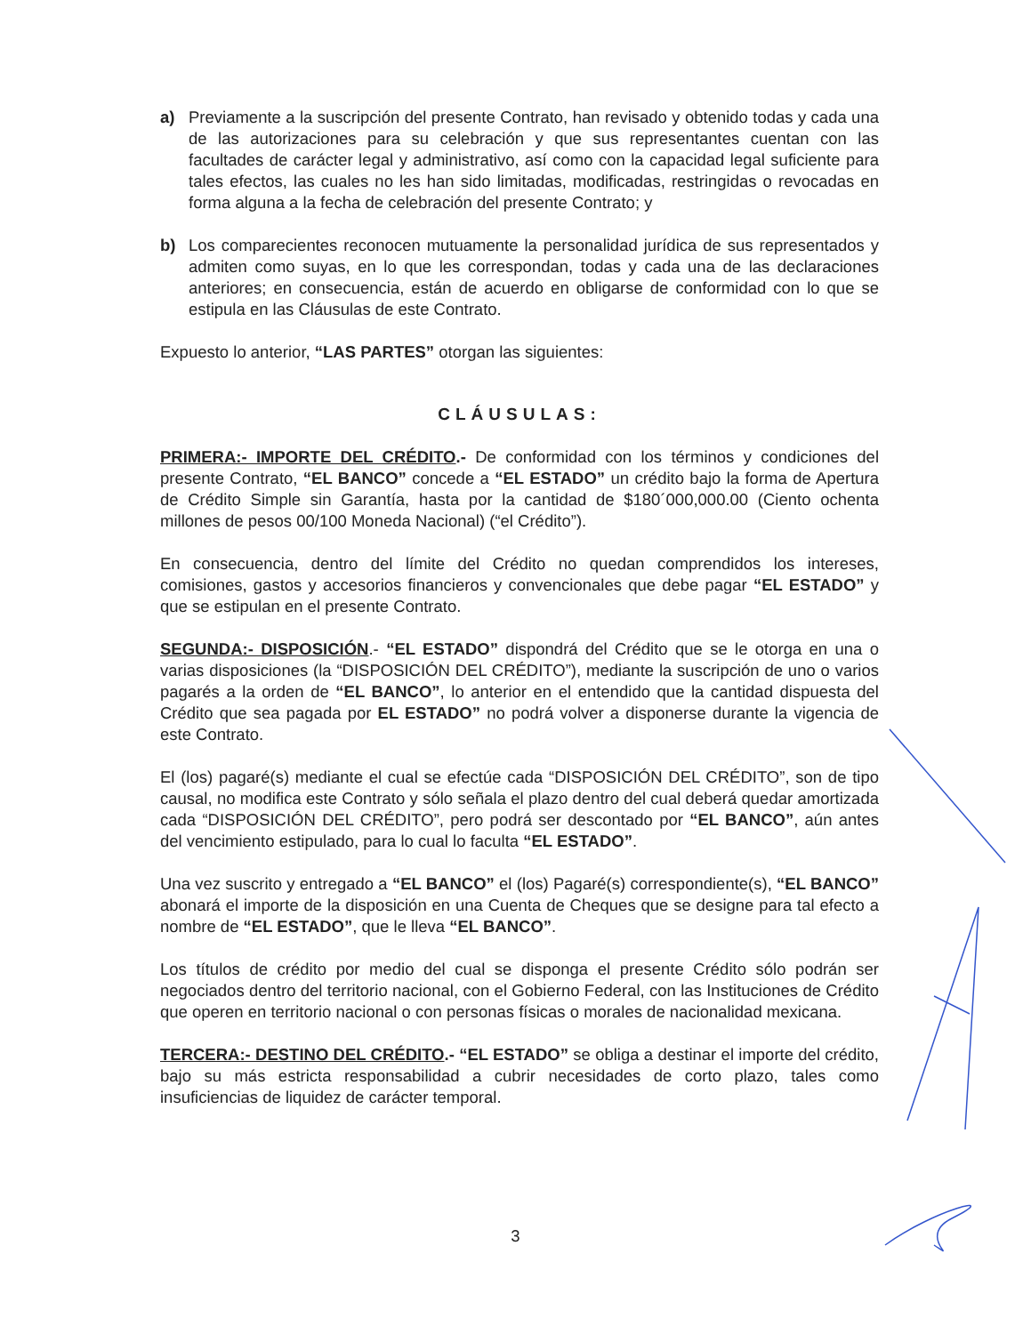a) Previamente a la suscripción del presente Contrato, han revisado y obtenido todas y cada una de las autorizaciones para su celebración y que sus representantes cuentan con las facultades de carácter legal y administrativo, así como con la capacidad legal suficiente para tales efectos, las cuales no les han sido limitadas, modificadas, restringidas o revocadas en forma alguna a la fecha de celebración del presente Contrato; y
b) Los comparecientes reconocen mutuamente la personalidad jurídica de sus representados y admiten como suyas, en lo que les correspondan, todas y cada una de las declaraciones anteriores; en consecuencia, están de acuerdo en obligarse de conformidad con lo que se estipula en las Cláusulas de este Contrato.
Expuesto lo anterior, “LAS PARTES” otorgan las siguientes:
CLÁUSULAS:
PRIMERA:- IMPORTE DEL CRÉDITO.- De conformidad con los términos y condiciones del presente Contrato, “EL BANCO” concede a “EL ESTADO” un crédito bajo la forma de Apertura de Crédito Simple sin Garantía, hasta por la cantidad de $180´000,000.00 (Ciento ochenta millones de pesos 00/100 Moneda Nacional) (“el Crédito”).
En consecuencia, dentro del límite del Crédito no quedan comprendidos los intereses, comisiones, gastos y accesorios financieros y convencionales que debe pagar “EL ESTADO” y que se estipulan en el presente Contrato.
SEGUNDA:- DISPOSICIÓN.- “EL ESTADO” dispondrá del Crédito que se le otorga en una o varias disposiciones (la “DISPOSICIÓN DEL CRÉDITO”), mediante la suscripción de uno o varios pagarés a la orden de “EL BANCO”, lo anterior en el entendido que la cantidad dispuesta del Crédito que sea pagada por EL ESTADO” no podrá volver a disponerse durante la vigencia de este Contrato.
El (los) pagaré(s) mediante el cual se efectúe cada “DISPOSICIÓN DEL CRÉDITO”, son de tipo causal, no modifica este Contrato y sólo señala el plazo dentro del cual deberá quedar amortizada cada “DISPOSICIÓN DEL CRÉDITO”, pero podrá ser descontado por “EL BANCO”, aún antes del vencimiento estipulado, para lo cual lo faculta “EL ESTADO”.
Una vez suscrito y entregado a “EL BANCO” el (los) Pagaré(s) correspondiente(s), “EL BANCO” abonará el importe de la disposición en una Cuenta de Cheques que se designe para tal efecto a nombre de “EL ESTADO”, que le lleva “EL BANCO”.
Los títulos de crédito por medio del cual se disponga el presente Crédito sólo podrán ser negociados dentro del territorio nacional, con el Gobierno Federal, con las Instituciones de Crédito que operen en territorio nacional o con personas físicas o morales de nacionalidad mexicana.
TERCERA:- DESTINO DEL CRÉDITO.- “EL ESTADO” se obliga a destinar el importe del crédito, bajo su más estricta responsabilidad a cubrir necesidades de corto plazo, tales como insuficiencias de liquidez de carácter temporal.
3